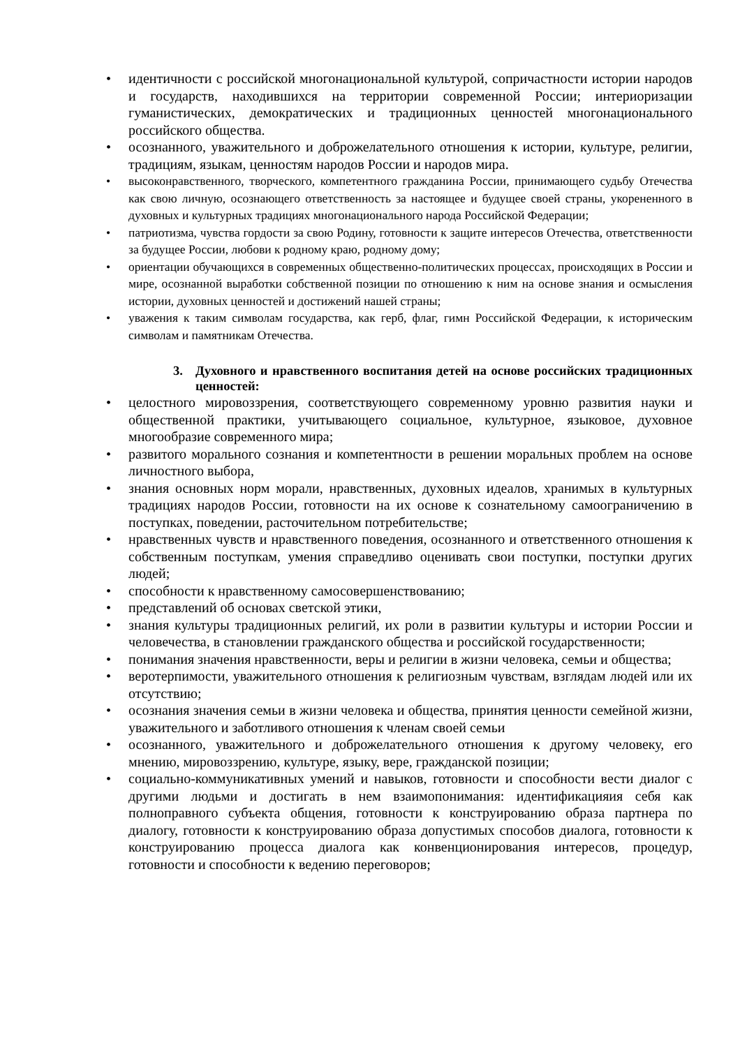• идентичности с российской многонациональной культурой, сопричастности истории народов и государств, находившихся на территории современной России; интериоризации гуманистических, демократических и традиционных ценностей многонационального российского общества.
• осознанного, уважительного и доброжелательного отношения к истории, культуре, религии, традициям, языкам, ценностям народов России и народов мира.
• высоконравственного, творческого, компетентного гражданина России, принимающего судьбу Отечества как свою личную, осознающего ответственность за настоящее и будущее своей страны, укорененного в духовных и культурных традициях многонационального народа Российской Федерации;
• патриотизма, чувства гордости за свою Родину, готовности к защите интересов Отечества, ответственности за будущее России, любови к родному краю, родному дому;
• ориентации обучающихся в современных общественно-политических процессах, происходящих в России и мире, осознанной выработки собственной позиции по отношению к ним на основе знания и осмысления истории, духовных ценностей и достижений нашей страны;
• уважения к таким символам государства, как герб, флаг, гимн Российской Федерации, к историческим символам и памятникам Отечества.
3. Духовного и нравственного воспитания детей на основе российских традиционных ценностей:
• целостного мировоззрения, соответствующего современному уровню развития науки и общественной практики, учитывающего социальное, культурное, языковое, духовное многообразие современного мира;
• развитого морального сознания и компетентности в решении моральных проблем на основе личностного выбора,
• знания основных норм морали, нравственных, духовных идеалов, хранимых в культурных традициях народов России, готовности на их основе к сознательному самоограничению в поступках, поведении, расточительном потребительстве;
• нравственных чувств и нравственного поведения, осознанного и ответственного отношения к собственным поступкам, умения справедливо оценивать свои поступки, поступки других людей;
• способности к нравственному самосовершенствованию;
• представлений об основах светской этики,
• знания культуры традиционных религий, их роли в развитии культуры и истории России и человечества, в становлении гражданского общества и российской государственности;
• понимания значения нравственности, веры и религии в жизни человека, семьи и общества;
• веротерпимости, уважительного отношения к религиозным чувствам, взглядам людей или их отсутствию;
• осознания значения семьи в жизни человека и общества, принятия ценности семейной жизни, уважительного и заботливого отношения к членам своей семьи
• осознанного, уважительного и доброжелательного отношения к другому человеку, его мнению, мировоззрению, культуре, языку, вере, гражданской позиции;
• социально-коммуникативных умений и навыков, готовности и способности вести диалог с другими людьми и достигать в нем взаимопонимания: идентификацияия себя как полноправного субъекта общения, готовности к конструированию образа партнера по диалогу, готовности к конструированию образа допустимых способов диалога, готовности к конструированию процесса диалога как конвенционирования интересов, процедур, готовности и способности к ведению переговоров;